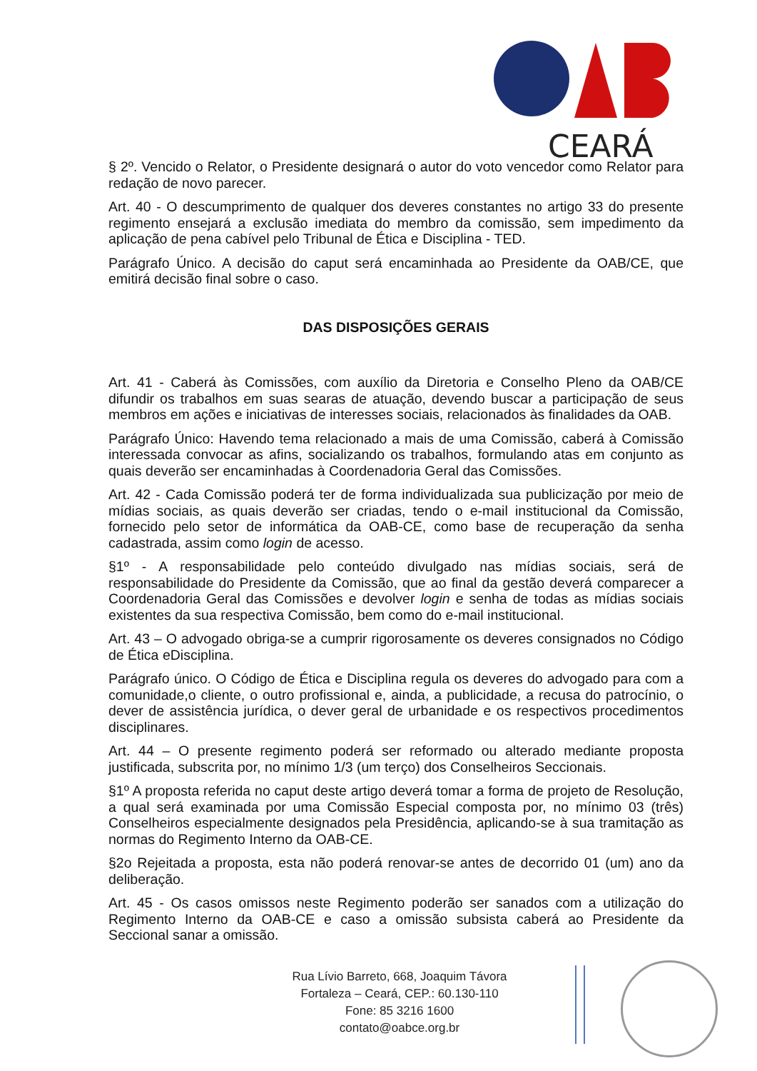CEARÁ
§ 2º. Vencido o Relator, o Presidente designará o autor do voto vencedor como Relator para redação de novo parecer.
Art. 40 - O descumprimento de qualquer dos deveres constantes no artigo 33 do presente regimento ensejará a exclusão imediata do membro da comissão, sem impedimento da aplicação de pena cabível pelo Tribunal de Ética e Disciplina - TED.
Parágrafo Único. A decisão do caput será encaminhada ao Presidente da OAB/CE, que emitirá decisão final sobre o caso.
DAS DISPOSIÇÕES GERAIS
Art. 41 - Caberá às Comissões, com auxílio da Diretoria e Conselho Pleno da OAB/CE difundir os trabalhos em suas searas de atuação, devendo buscar a participação de seus membros em ações e iniciativas de interesses sociais, relacionados às finalidades da OAB.
Parágrafo Único: Havendo tema relacionado a mais de uma Comissão, caberá à Comissão interessada convocar as afins, socializando os trabalhos, formulando atas em conjunto as quais deverão ser encaminhadas à Coordenadoria Geral das Comissões.
Art. 42 - Cada Comissão poderá ter de forma individualizada sua publicização por meio de mídias sociais, as quais deverão ser criadas, tendo o e-mail institucional da Comissão, fornecido pelo setor de informática da OAB-CE, como base de recuperação da senha cadastrada, assim como login de acesso.
§1º - A responsabilidade pelo conteúdo divulgado nas mídias sociais, será de responsabilidade do Presidente da Comissão, que ao final da gestão deverá comparecer a Coordenadoria Geral das Comissões e devolver login e senha de todas as mídias sociais existentes da sua respectiva Comissão, bem como do e-mail institucional.
Art. 43 – O advogado obriga-se a cumprir rigorosamente os deveres consignados no Código de Ética eDisciplina.
Parágrafo único. O Código de Ética e Disciplina regula os deveres do advogado para com a comunidade,o cliente, o outro profissional e, ainda, a publicidade, a recusa do patrocínio, o dever de assistência jurídica, o dever geral de urbanidade e os respectivos procedimentos disciplinares.
Art. 44 – O presente regimento poderá ser reformado ou alterado mediante proposta justificada, subscrita por, no mínimo 1/3 (um terço) dos Conselheiros Seccionais.
§1º A proposta referida no caput deste artigo deverá tomar a forma de projeto de Resolução, a qual será examinada por uma Comissão Especial composta por, no mínimo 03 (três) Conselheiros especialmente designados pela Presidência, aplicando-se à sua tramitação as normas do Regimento Interno da OAB-CE.
§2o Rejeitada a proposta, esta não poderá renovar-se antes de decorrido 01 (um) ano da deliberação.
Art. 45 - Os casos omissos neste Regimento poderão ser sanados com a utilização do Regimento Interno da OAB-CE e caso a omissão subsista caberá ao Presidente da Seccional sanar a omissão.
Rua Lívio Barreto, 668, Joaquim Távora
Fortaleza – Ceará, CEP.: 60.130-110
Fone: 85 3216 1600
contato@oabce.org.br